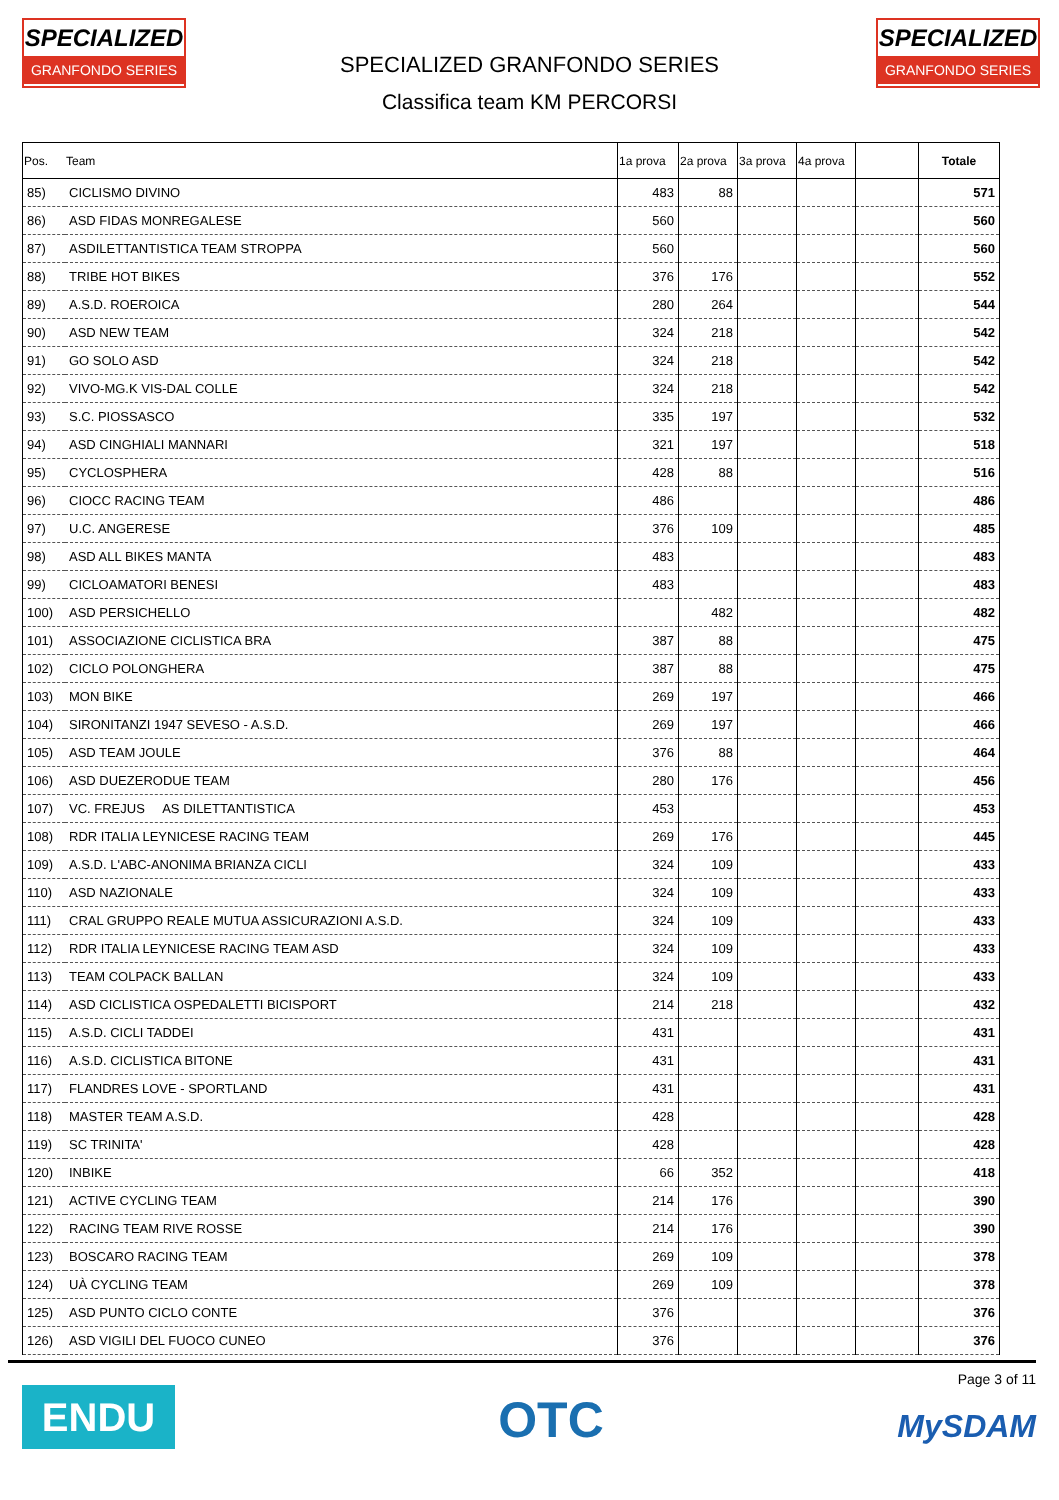SPECIALIZED
GRANFONDO SERIES
SPECIALIZED
GRANFONDO SERIES
SPECIALIZED GRANFONDO SERIES
Classifica team KM PERCORSI
| Pos. | Team | 1a prova | 2a prova | 3a prova | 4a prova | | Totale |
| --- | --- | --- | --- | --- | --- | --- | --- |
| 85) | CICLISMO DIVINO | 483 | 88 | | | | 571 |
| 86) | ASD FIDAS MONREGALESE | 560 | | | | | 560 |
| 87) | ASDILETTANTISTICA TEAM STROPPA | 560 | | | | | 560 |
| 88) | TRIBE HOT BIKES | 376 | 176 | | | | 552 |
| 89) | A.S.D. ROEROICA | 280 | 264 | | | | 544 |
| 90) | ASD NEW TEAM | 324 | 218 | | | | 542 |
| 91) | GO SOLO ASD | 324 | 218 | | | | 542 |
| 92) | VIVO-MG.K VIS-DAL COLLE | 324 | 218 | | | | 542 |
| 93) | S.C. PIOSSASCO | 335 | 197 | | | | 532 |
| 94) | ASD CINGHIALI MANNARI | 321 | 197 | | | | 518 |
| 95) | CYCLOSPHERA | 428 | 88 | | | | 516 |
| 96) | CIOCC RACING TEAM | 486 | | | | | 486 |
| 97) | U.C. ANGERESE | 376 | 109 | | | | 485 |
| 98) | ASD ALL BIKES MANTA | 483 | | | | | 483 |
| 99) | CICLOAMATORI BENESI | 483 | | | | | 483 |
| 100) | ASD PERSICHELLO | | 482 | | | | 482 |
| 101) | ASSOCIAZIONE CICLISTICA BRA | 387 | 88 | | | | 475 |
| 102) | CICLO POLONGHERA | 387 | 88 | | | | 475 |
| 103) | MON BIKE | 269 | 197 | | | | 466 |
| 104) | SIRONITANZI 1947 SEVESO - A.S.D. | 269 | 197 | | | | 466 |
| 105) | ASD TEAM JOULE | 376 | 88 | | | | 464 |
| 106) | ASD DUEZERODUE TEAM | 280 | 176 | | | | 456 |
| 107) | VC. FREJUS AS DILETTANTISTICA | 453 | | | | | 453 |
| 108) | RDR ITALIA LEYNICESE RACING TEAM | 269 | 176 | | | | 445 |
| 109) | A.S.D. L'ABC-ANONIMA BRIANZA CICLI | 324 | 109 | | | | 433 |
| 110) | ASD NAZIONALE | 324 | 109 | | | | 433 |
| 111) | CRAL GRUPPO REALE MUTUA ASSICURAZIONI A.S.D. | 324 | 109 | | | | 433 |
| 112) | RDR ITALIA LEYNICESE RACING TEAM ASD | 324 | 109 | | | | 433 |
| 113) | TEAM COLPACK BALLAN | 324 | 109 | | | | 433 |
| 114) | ASD CICLISTICA OSPEDALETTI BICISPORT | 214 | 218 | | | | 432 |
| 115) | A.S.D. CICLI TADDEI | 431 | | | | | 431 |
| 116) | A.S.D. CICLISTICA BITONE | 431 | | | | | 431 |
| 117) | FLANDRES LOVE - SPORTLAND | 431 | | | | | 431 |
| 118) | MASTER TEAM A.S.D. | 428 | | | | | 428 |
| 119) | SC TRINITA' | 428 | | | | | 428 |
| 120) | INBIKE | 66 | 352 | | | | 418 |
| 121) | ACTIVE CYCLING TEAM | 214 | 176 | | | | 390 |
| 122) | RACING TEAM RIVE ROSSE | 214 | 176 | | | | 390 |
| 123) | BOSCARO RACING TEAM | 269 | 109 | | | | 378 |
| 124) | UÀ CYCLING TEAM | 269 | 109 | | | | 378 |
| 125) | ASD PUNTO CICLO CONTE | 376 | | | | | 376 |
| 126) | ASD VIGILI DEL FUOCO CUNEO | 376 | | | | | 376 |
ENDU OTC
Page 3 of 11
MySDAM